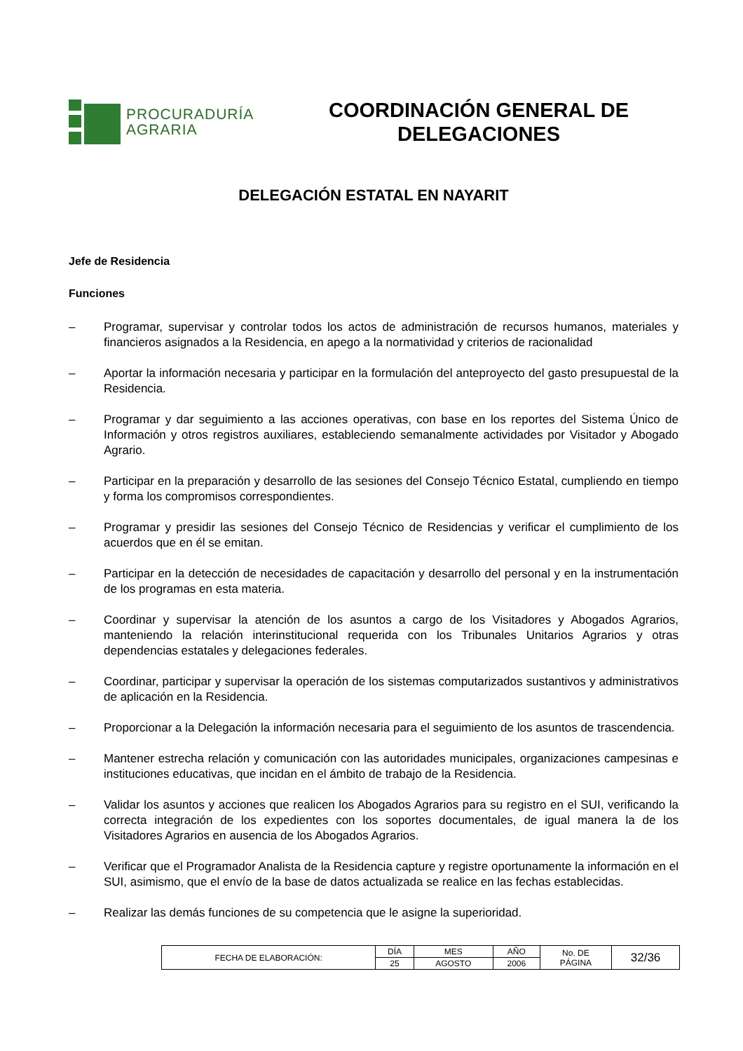PROCURADURÍA
AGRARIA
COORDINACIÓN GENERAL DE DELEGACIONES
DELEGACIÓN ESTATAL EN NAYARIT
Jefe de Residencia
Funciones
– Programar, supervisar y controlar todos los actos de administración de recursos humanos, materiales y financieros asignados a la Residencia, en apego a la normatividad y criterios de racionalidad
– Aportar la información necesaria y participar en la formulación del anteproyecto del gasto presupuestal de la Residencia.
– Programar y dar seguimiento a las acciones operativas, con base en los reportes del Sistema Único de Información y otros registros auxiliares, estableciendo semanalmente actividades por Visitador y Abogado Agrario.
– Participar en la preparación y desarrollo de las sesiones del Consejo Técnico Estatal, cumpliendo en tiempo y forma los compromisos correspondientes.
– Programar y presidir las sesiones del Consejo Técnico de Residencias y verificar el cumplimiento de los acuerdos que en él se emitan.
– Participar en la detección de necesidades de capacitación y desarrollo del personal y en la instrumentación de los programas en esta materia.
– Coordinar y supervisar la atención de los asuntos a cargo de los Visitadores y Abogados Agrarios, manteniendo la relación interinstitucional requerida con los Tribunales Unitarios Agrarios y otras dependencias estatales y delegaciones federales.
– Coordinar, participar y supervisar la operación de los sistemas computarizados sustantivos y administrativos de aplicación en la Residencia.
– Proporcionar a la Delegación la información necesaria para el seguimiento de los asuntos de trascendencia.
– Mantener estrecha relación y comunicación con las autoridades municipales, organizaciones campesinas e instituciones educativas, que incidan en el ámbito de trabajo de la Residencia.
– Validar los asuntos y acciones que realicen los Abogados Agrarios para su registro en el SUI, verificando la correcta integración de los expedientes con los soportes documentales, de igual manera la de los Visitadores Agrarios en ausencia de los Abogados Agrarios.
– Verificar que el Programador Analista de la Residencia capture y registre oportunamente la información en el SUI, asimismo, que el envío de la base de datos actualizada se realice en las fechas establecidas.
– Realizar las demás funciones de su competencia que le asigne la superioridad.
| FECHA DE ELABORACIÓN: | DÍA | MES | AÑO | No. DE PÁGINA | 32/36 |
| | 25 | AGOSTO | 2006 | | |